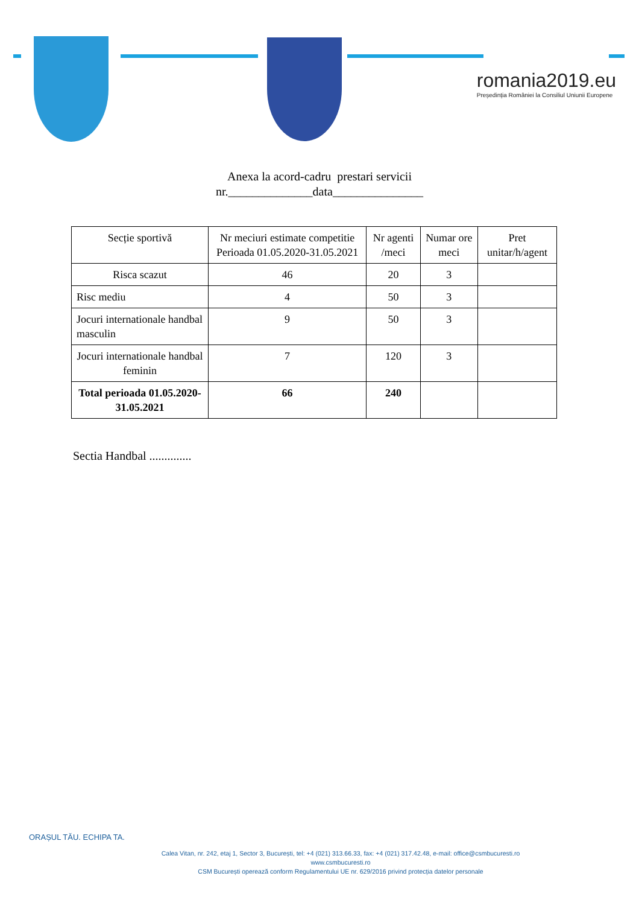romania2019.eu
Președinția României la Consiliul Uniunii Europene
Anexa la acord-cadru prestari servicii
nr.______________data_______________
| Secție sportivă | Nr meciuri estimate competitie Perioada 01.05.2020-31.05.2021 | Nr agenti /meci | Numar ore meci | Pret unitar/h/agent |
| --- | --- | --- | --- | --- |
| Risca scazut | 46 | 20 | 3 | |
| Risc mediu | 4 | 50 | 3 | |
| Jocuri internationale handbal masculin | 9 | 50 | 3 | |
| Jocuri internationale handbal feminin | 7 | 120 | 3 | |
| Total perioada 01.05.2020-31.05.2021 | 66 | 240 | | |
Sectia Handbal ..............
ORAȘUL TĂU. ECHIPA TA.
Calea Vitan, nr. 242, etaj 1, Sector 3, București, tel: +4 (021) 313.66.33, fax: +4 (021) 317.42.48, e-mail: office@csmbucuresti.ro
www.csmbucuresti.ro
CSM București operează conform Regulamentului UE nr. 629/2016 privind protecția datelor personale